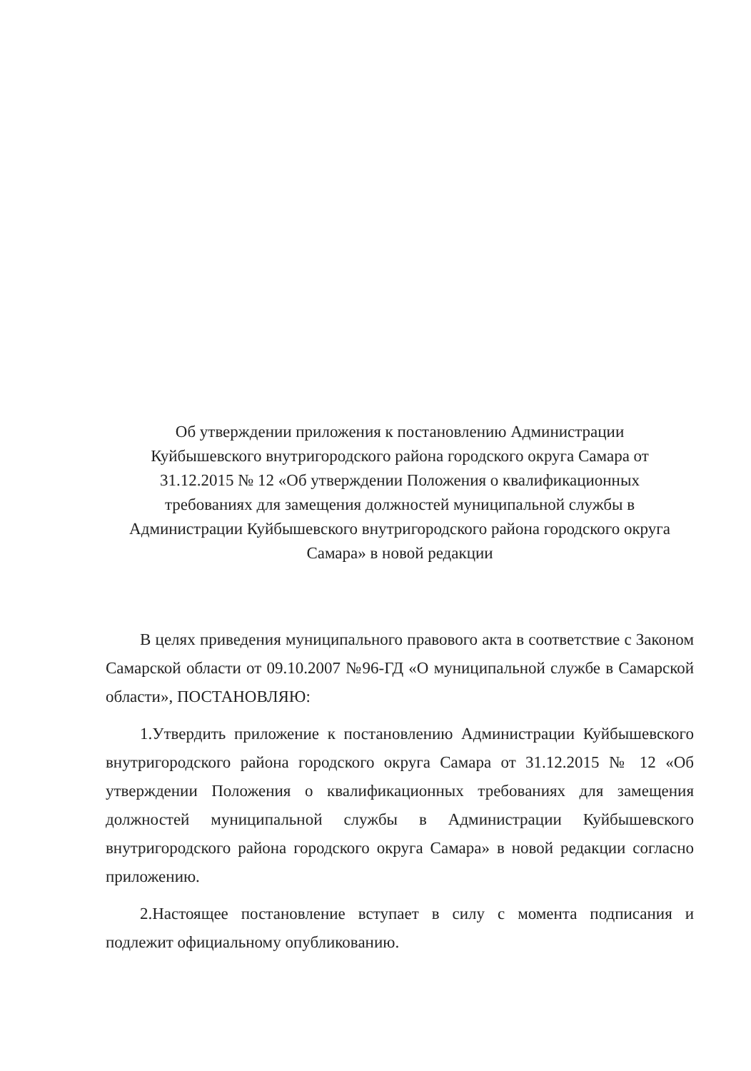Об утверждении приложения к постановлению Администрации
Куйбышевского внутригородского района городского округа Самара от
31.12.2015 № 12 «Об утверждении Положения о квалификационных
требованиях для замещения должностей муниципальной службы в
Администрации Куйбышевского внутригородского района городского округа
Самара» в новой редакции
В целях приведения муниципального правового акта в соответствие с Законом Самарской области от 09.10.2007 №96-ГД «О муниципальной службе в Самарской области», ПОСТАНОВЛЯЮ:
1.Утвердить приложение к постановлению Администрации Куйбышевского внутригородского района городского округа Самара от 31.12.2015 № 12 «Об утверждении Положения о квалификационных требованиях для замещения должностей муниципальной службы в Администрации Куйбышевского внутригородского района городского округа Самара» в новой редакции согласно приложению.
2.Настоящее постановление вступает в силу с момента подписания и подлежит официальному опубликованию.